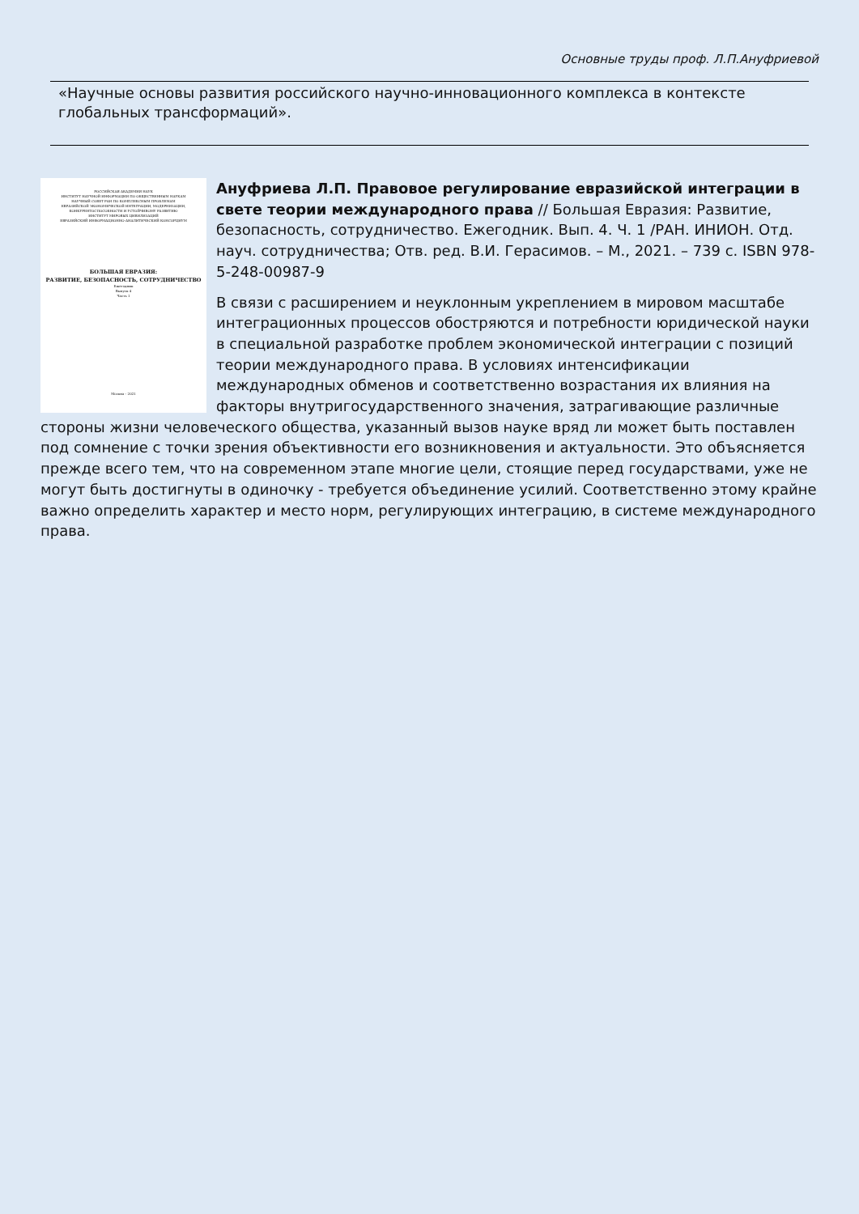Основные труды проф. Л.П.Ануфриевой
«Научные основы развития российского научно-инновационного комплекса в контексте глобальных трансформаций».
РОССИЙСКАЯ АКАДЕМИЯ НАУК
ИНСТИТУТ НАУЧНОЙ ИНФОРМАЦИИ ПО ОБЩЕСТВЕННЫМ НАУКАМ
НАУЧНЫЙ СОВЕТ РАН ПО КОМПЛЕКСНЫМ ПРОБЛЕМАМ
ЕВРАЗИЙСКОЙ ЭКОНОМИЧЕСКОЙ ИНТЕГРАЦИИ, МОДЕРНИЗАЦИИ,
КОНКУРЕНТОСПОСОБНОСТИ И УСТОЙЧИВОМУ РАЗВИТИЮ
ИНСТИТУТ МИРОВЫХ ЦИВИЛИЗАЦИЙ
ЕВРАЗИЙСКИЙ ИНФОРМАЦИОННО-АНАЛИТИЧЕСКИЙ КОНСОРЦИУМ
БОЛЬШАЯ ЕВРАЗИЯ:
РАЗВИТИЕ, БЕЗОПАСНОСТЬ, СОТРУДНИЧЕСТВО
Ежегодник
Выпуск 4
Часть 1
Москва – 2021
Ануфриева Л.П. Правовое регулирование евразийской интеграции в свете теории международного права // Большая Евразия: Развитие, безопасность, сотрудничество. Ежегодник. Вып. 4. Ч. 1 /РАН. ИНИОН. Отд. науч. сотрудничества; Отв. ред. В.И. Герасимов. – М., 2021. – 739 с. ISBN 978-5-248-00987-9
В связи с расширением и неуклонным укреплением в мировом масштабе интеграционных процессов обостряются и потребности юридической науки в специальной разработке проблем экономической интеграции с позиций теории международного права. В условиях интенсификации международных обменов и соответственно возрастания их влияния на факторы внутригосударственного значения, затрагивающие различные стороны жизни человеческого общества, указанный вызов науке вряд ли может быть поставлен под сомнение с точки зрения объективности его возникновения и актуальности. Это объясняется прежде всего тем, что на современном этапе многие цели, стоящие перед государствами, уже не могут быть достигнуты в одиночку - требуется объединение усилий. Соответственно этому крайне важно определить характер и место норм, регулирующих интеграцию, в системе международного права.